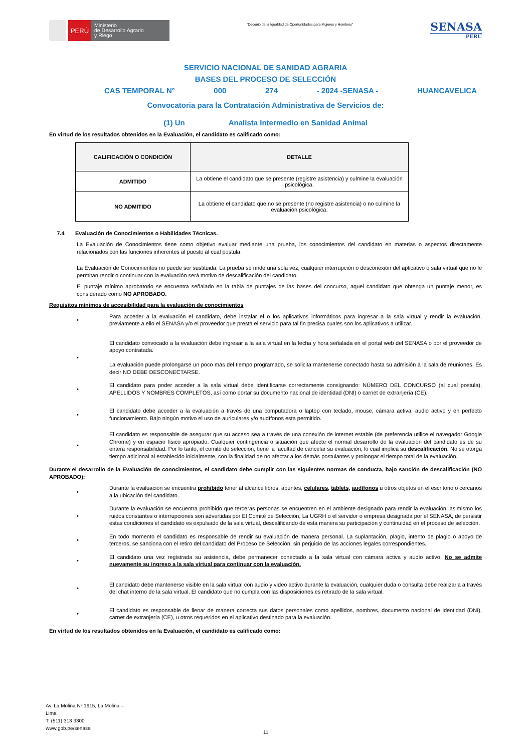PERÚ
Ministerio
de Desarrollo Agrario
y Riego
“Decenio de la Igualdad de Oportunidades para Mujeres y Hombres”
SENASA
PERU
SERVICIO NACIONAL DE SANIDAD AGRARIA
BASES DEL PROCESO DE SELECCIÓN
CAS TEMPORAL N° 000 274 - 2024 -SENASA - HUANCAVELICA
Convocatoria para la Contratación Administrativa de Servicios de:
(1) Un Analista Intermedio en Sanidad Animal
En virtud de los resultados obtenidos en la Evaluación, el candidato es calificado como:
| CALIFICACIÓN O CONDICIÓN | DETALLE |
| --- | --- |
| ADMITIDO | La obtiene el candidato que se presente (registre asistencia) y culmine la evaluación psicológica. |
| NO ADMITIDO | La obtiene el candidato que no se presente (no registre asistencia) o no culmine la evaluación psicológica. |
7.4 Evaluación de Conocimientos o Habilidades Técnicas.
La Evaluación de Conocimientos tiene como objetivo evaluar mediante una prueba, los conocimientos del candidato en materias o aspectos directamente relacionados con las funciones inherentes al puesto al cual postula.
La Evaluación de Conocimientos no puede ser sustituida. La prueba se rinde una sola vez, cualquier interrupción o desconexión del aplicativo o sala virtual que no le permitan rendir o continuar con la evaluación será motivo de descalificación del candidato.
El puntaje mínimo aprobatorio se encuentra señalado en la tabla de puntajes de las bases del concurso, aquel candidato que obtenga un puntaje menor, es considerado como NO APROBADO.
Requisitos mínimos de accesibilidad para la evaluación de conocimientos
•
Para acceder a la evaluación el candidato, debe instalar el o los aplicativos informáticos para ingresar a la sala virtual y rendir la evaluación, previamente a ello el SENASA y/o el proveedor que presta el servicio para tal fin precisa cuales son los aplicativos a utilizar.
•
El candidato convocado a la evaluación debe ingresar a la sala virtual en la fecha y hora señalada en el portal web del SENASA o por el proveedor de apoyo contratada.
La evaluación puede prolongarse un poco más del tiempo programado, se solicita mantenerse conectado hasta su admisión a la sala de reuniones. Es decir NO DEBE DESCONECTARSE.
•
El candidato para poder acceder a la sala virtual debe identificarse correctamente consignando: NÚMERO DEL CONCURSO (al cual postula), APELLIDOS Y NOMBRES COMPLETOS, así como portar su documento nacional de identidad (DNI) o carnet de extranjería (CE).
•
El candidato debe acceder a la evaluación a través de una computadora o laptop con teclado, mouse, cámara activa, audio activo y en perfecto funcionamiento. Bajo ningún motivo el uso de auriculares y/o audífonos esta permitido.
•
El candidato es responsable de asegurar que su acceso sea a través de una conexión de internet estable (de preferencia utilice el navegador Google Chrome) y en espacio físico apropiado. Cualquier contingencia o situación que afecte el normal desarrollo de la evaluación del candidato es de su entera responsabilidad. Por lo tanto, el comité de selección, tiene la facultad de cancelar su evaluación, lo cual implica su descalificación. No se otorga tiempo adicional al establecido inicialmente, con la finalidad de no afectar a los demás postulantes y prolongar el tiempo total de la evaluación.
Durante el desarrollo de la Evaluación de conocimientos, el candidato debe cumplir con las siguientes normas de conducta, bajo sanción de descalificación (NO APROBADO):
•
Durante la evaluación se encuentra prohibido tener al alcance libros, apuntes, celulares, tablets, audífonos u otros objetos en el escritorio o cercanos a la ubicación del candidato.
•
Durante la evaluación se encuentra prohibido que terceras personas se encuentren en el ambiente designado para rendir la evaluación, asimismo los ruidos constantes o interrupciones son advertidas por El Comité de Selección, La UGRH o el servidor o empresa designada por el SENASA, de persistir estas condiciones el candidato es expulsado de la sala virtual, descalificando de esta manera su participación y continuidad en el proceso de selección.
•
En todo momento el candidato es responsable de rendir su evaluación de manera personal. La suplantación, plagio, intento de plagio o apoyo de terceros, se sanciona con el retiro del candidato del Proceso de Selección, sin perjuicio de las acciones legales correspondientes.
•
El candidato una vez registrada su asistencia, debe permanecer conectado a la sala virtual con cámara activa y audio activo. No se admite nuevamente su ingreso a la sala virtual para continuar con la evaluación.
•
El candidato debe mantenerse visible en la sala virtual con audio y video activo durante la evaluación, cualquier duda o consulta debe realizarla a través del chat interno de la sala virtual. El candidato que no cumpla con las disposiciones es retirado de la sala virtual.
•
El candidato es responsable de llenar de manera correcta sus datos personales como apellidos, nombres, documento nacional de identidad (DNI), carnet de extranjería (CE), u otros requeridos en el aplicativo destinado para la evaluación.
En virtud de los resultados obtenidos en la Evaluación, el candidato es calificado como:
Av. La Molina Nº 1915, La Molina –
Lima
T: (511) 313 3300
www.gob.pe/senasa
11